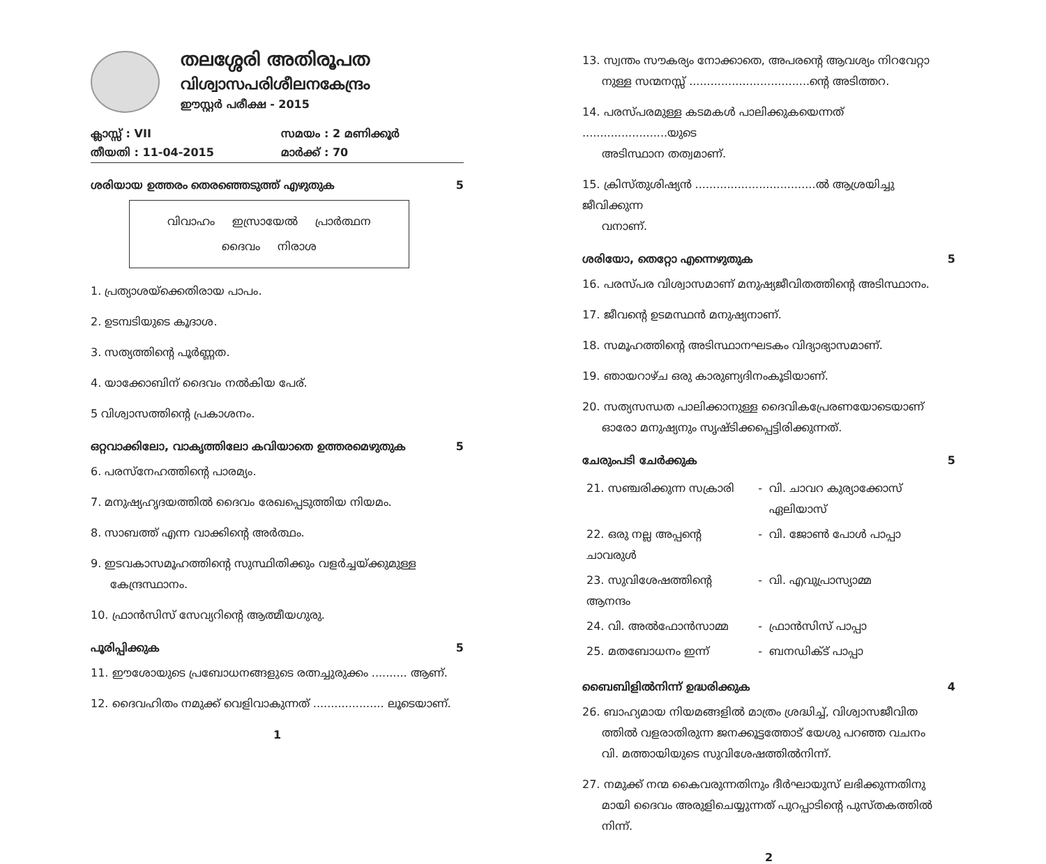തലശ്ശേരി അതിരൂപത
വിശ്വാസപരിശീലനകേന്ദ്രം
ഈസ്റ്റർ പരീക്ഷ - 2015
| ക്ലാസ്സ് : VII | സമയം : 2 മണിക്കൂർ |
| തീയതി : 11-04-2015 | മാർക്ക് : 70 |
ശരിയായ ഉത്തരം തെരഞ്ഞെടുത്ത് എഴുതുക 5
വിവാഹം ഇസ്രായേൽ പ്രാർത്ഥന
ദൈവം നിരാശ
1. പ്രത്യാശയ്ക്കെതിരായ പാപം.
2. ഉടമ്പടിയുടെ കൂദാശ.
3. സത്യത്തിന്റെ പൂർണ്ണത.
4. യാക്കോബിന് ദൈവം നൽകിയ പേര്.
5 വിശ്വാസത്തിന്റെ പ്രകാശനം.
ഒറ്റവാക്കിലോ, വാകൃത്തിലോ കവിയാതെ ഉത്തരമെഴുതുക 5
6. പരസ്നേഹത്തിന്റെ പാരമ്യം.
7. മനുഷ്യഹൃദയത്തിൽ ദൈവം രേഖപ്പെടുത്തിയ നിയമം.
8. സാബത്ത് എന്ന വാക്കിന്റെ അർത്ഥം.
9. ഇടവകാസമൂഹത്തിന്റെ സുസ്ഥിതിക്കും വളർച്ചയ്ക്കുമുള്ള
കേന്ദ്രസ്ഥാനം.
10. ഫ്രാൻസിസ് സേവ്യറിന്റെ ആത്മീയഗുരു.
പൂരിപ്പിക്കുക 5
11. ഈശോയുടെ പ്രബോധനങ്ങളുടെ രത്നച്ചുരുക്കം .......... ആണ്.
12. ദൈവഹിതം നമുക്ക് വെളിവാകുന്നത് .................... ലൂടെയാണ്.
1
13. സ്വന്തം സൗകര്യം നോക്കാതെ, അപരന്റെ ആവശ്യം നിറവേറ്റാ
നുള്ള സന്മനസ്സ് ..................................ന്റെ അടിത്തറ.
14. പരസ്പരമുള്ള കടമകൾ പാലിക്കുകയെന്നത് ........................യുടെ
അടിസ്ഥാന തത്വമാണ്.
15. ക്രിസ്തുശിഷ്യൻ ..................................ൽ ആശ്രയിച്ചു ജീവിക്കുന്ന
വനാണ്.
ശരിയോ, തെറ്റോ എന്നെഴുതുക 5
16. പരസ്പര വിശ്വാസമാണ് മനുഷ്യജീവിതത്തിന്റെ അടിസ്ഥാനം.
17. ജീവന്റെ ഉടമസ്ഥൻ മനുഷ്യനാണ്.
18. സമൂഹത്തിന്റെ അടിസ്ഥാനഘടകം വിദ്യാഭ്യാസമാണ്.
19. ഞായറാഴ്ച ഒരു കാരുണ്യദിനംകൂടിയാണ്.
20. സത്യസന്ധത പാലിക്കാനുള്ള ദൈവികപ്രേരണയോടെയാണ്
ഓരോ മനുഷ്യനും സൃഷ്ടിക്കപ്പെട്ടിരിക്കുന്നത്.
ചേരുംപടി ചേർക്കുക 5
| 21. സഞ്ചരിക്കുന്ന സക്രാരി | - | വി. ചാവറ കുര്യാക്കോസ് ഏലിയാസ് |
| 22. ഒരു നല്ല അപ്പന്റെ ചാവരുൾ | - | വി. ജോൺ പോൾ പാപ്പാ |
| 23. സുവിശേഷത്തിന്റെ ആനന്ദം | - | വി. എവുപ്രാസ്യാമ്മ |
| 24. വി. അൽഫോൻസാമ്മ | - | ഫ്രാൻസിസ് പാപ്പാ |
| 25. മതബോധനം ഇന്ന് | - | ബനഡിക്ട് പാപ്പാ |
ബൈബിളിൽനിന്ന് ഉദ്ധരിക്കുക 4
26. ബാഹ്യമായ നിയമങ്ങളിൽ മാത്രം ശ്രദ്ധിച്ച്, വിശ്വാസജീവിത
ത്തിൽ വളരാതിരുന്ന ജനക്കൂട്ടത്തോട് യേശു പറഞ്ഞ വചനം
വി. മത്തായിയുടെ സുവിശേഷത്തിൽനിന്ന്.
27. നമുക്ക് നന്മ കൈവരുന്നതിനും ദീർഘായുസ് ലഭിക്കുന്നതിനു
മായി ദൈവം അരുളിചെയ്യുന്നത് പുറപ്പാടിന്റെ പുസ്തകത്തിൽ
നിന്ന്.
2